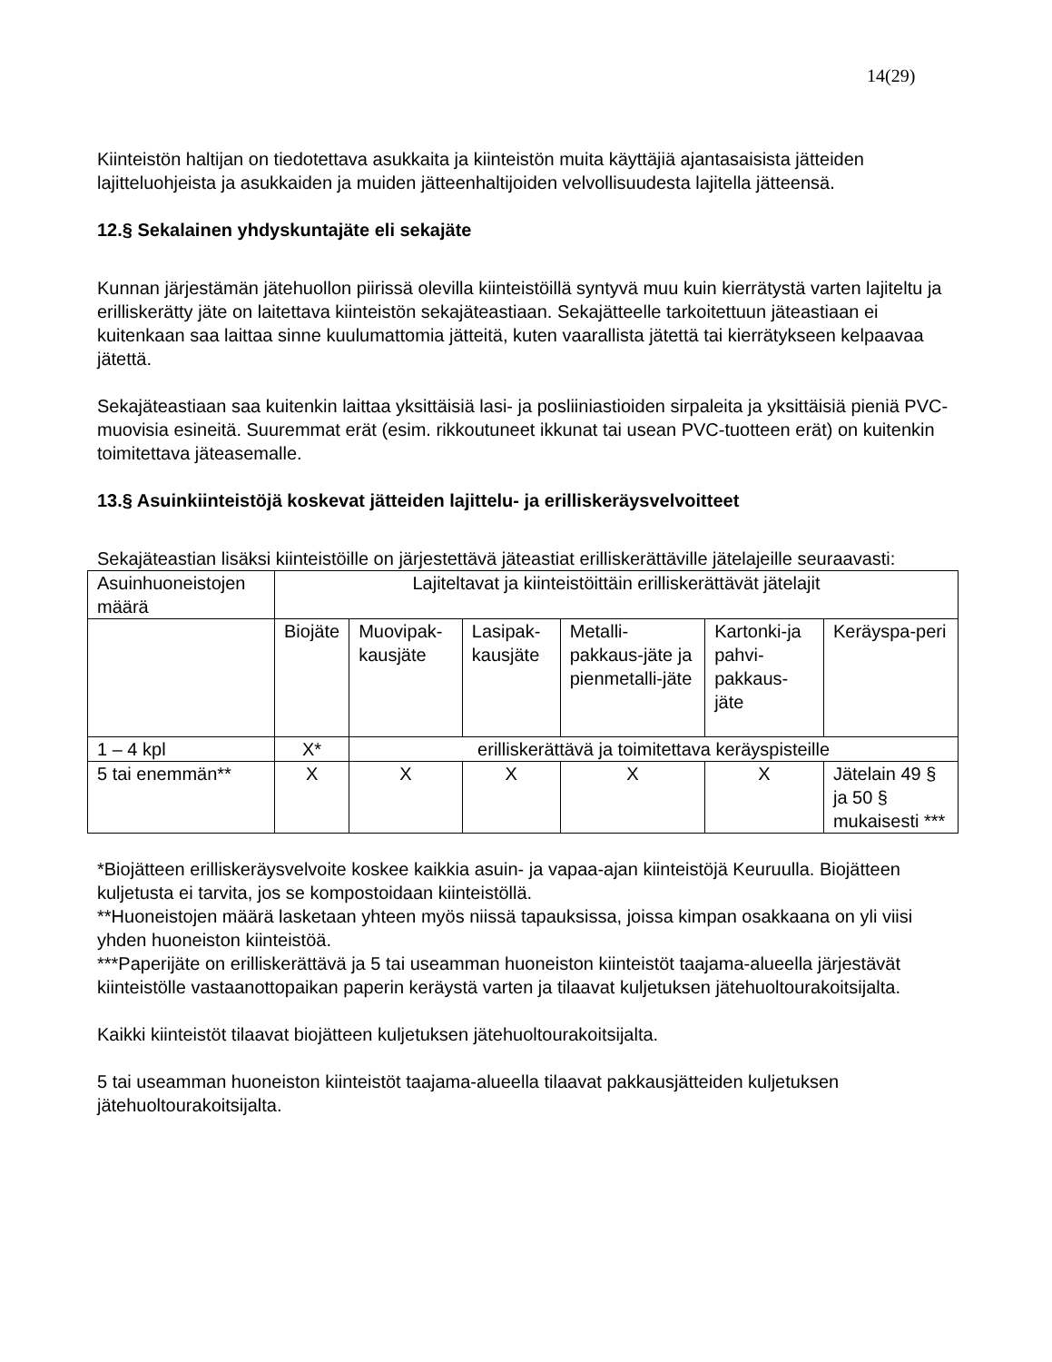14(29)
Kiinteistön haltijan on tiedotettava asukkaita ja kiinteistön muita käyttäjiä ajantasaisista jätteiden lajitteluohjeista ja asukkaiden ja muiden jätteenhaltijoiden velvollisuudesta lajitella jätteensä.
12.§ Sekalainen yhdyskuntajäte eli sekajäte
Kunnan järjestämän jätehuollon piirissä olevilla kiinteistöillä syntyvä muu kuin kierrätystä varten lajiteltu ja erilliskerätty jäte on laitettava kiinteistön sekajäteastiaan. Sekajätteelle tarkoitettuun jäteastiaan ei kuitenkaan saa laittaa sinne kuulumattomia jätteitä, kuten vaarallista jätettä tai kierrätykseen kelpaavaa jätettä.
Sekajäteastiaan saa kuitenkin laittaa yksittäisiä lasi- ja posliiniastioiden sirpaleita ja yksittäisiä pieniä PVC-muovisia esineitä. Suuremmat erät (esim. rikkoutuneet ikkunat tai usean PVC-tuotteen erät) on kuitenkin toimitettava jäteasemalle.
13.§ Asuinkiinteistöjä koskevat jätteiden lajittelu- ja erilliskeräysvelvoitteet
Sekajäteastian lisäksi kiinteistöille on järjestettävä jäteastiat erilliskerättäville jätelajeille seuraavasti:
| Asuinhuoneistojen määrä | Lajiteltavat ja kiinteistöittäin erilliskerättävät jätelajit | | | | | |
| | Biojäte | Muovipak-kausjäte | Lasipak-kausjäte | Metalli-pakkaus-jäte ja pienmetalli-jäte | Kartonki-ja pahvi-pakkaus-jäte | Keräyspa-peri |
| 1 – 4 kpl | X* | erilliskerättävä ja toimitettava keräyspisteille | | | | |
| 5 tai enemmän** | X | X | X | X | X | Jätelain 49 § ja 50 § mukaisesti *** |
*Biojätteen erilliskeräysvelvoite koskee kaikkia asuin- ja vapaa-ajan kiinteistöjä Keuruulla. Biojätteen kuljetusta ei tarvita, jos se kompostoidaan kiinteistöllä.
**Huoneistojen määrä lasketaan yhteen myös niissä tapauksissa, joissa kimpan osakkaana on yli viisi yhden huoneiston kiinteistöä.
***Paperijäte on erilliskerättävä ja 5 tai useamman huoneiston kiinteistöt taajama-alueella järjestävät kiinteistölle vastaanottopaikan paperin keräystä varten ja tilaavat kuljetuksen jätehuoltourakoitsijalta.
Kaikki kiinteistöt tilaavat biojätteen kuljetuksen jätehuoltourakoitsijalta.
5 tai useamman huoneiston kiinteistöt taajama-alueella tilaavat pakkausjätteiden kuljetuksen jätehuoltourakoitsijalta.